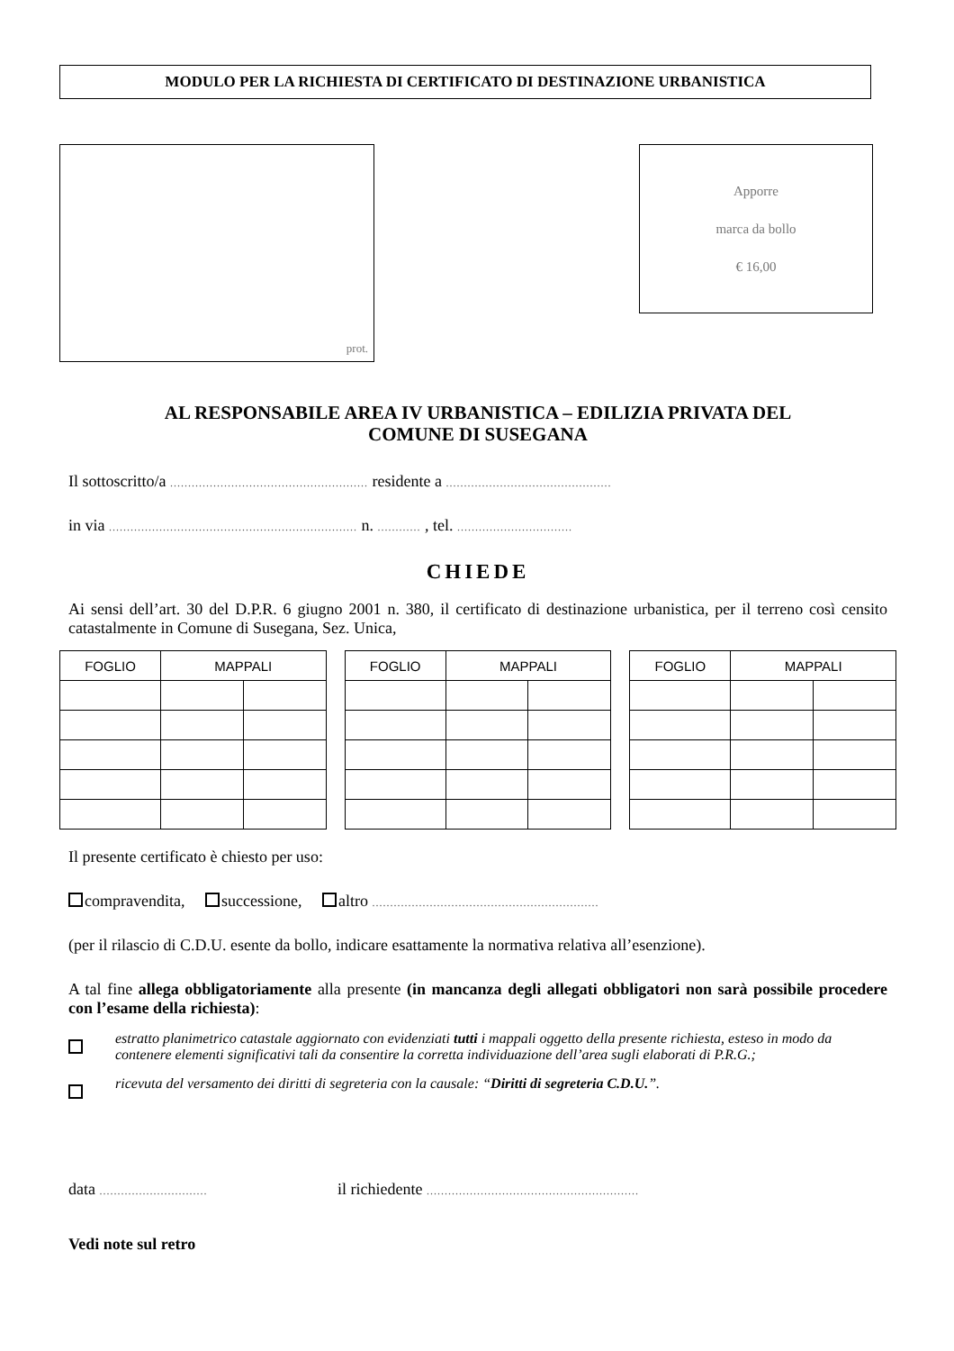MODULO PER LA RICHIESTA DI CERTIFICATO DI DESTINAZIONE URBANISTICA
prot.
Apporre
marca da bollo
€ 16,00
AL RESPONSABILE AREA IV URBANISTICA – EDILIZIA PRIVATA DEL
COMUNE DI SUSEGANA
Il sottoscritto/a ....................................................... residente a ..............................................
in via ..................................................................... n. ............ , tel. ................................
CHIEDE
Ai sensi dell’art. 30 del D.P.R. 6 giugno 2001 n. 380, il certificato di destinazione urbanistica, per il terreno così censito catastalmente in Comune di Susegana, Sez. Unica,
| FOGLIO | MAPPALI | |
| --- | --- | --- |
| FOGLIO | MAPPALI | |
| --- | --- | --- |
| FOGLIO | MAPPALI | |
| --- | --- | --- |
Il presente certificato è chiesto per uso:
compravendita, successione, altro ...............................................................
(per il rilascio di C.D.U. esente da bollo, indicare esattamente la normativa relativa all’esenzione).
A tal fine allega obbligatoriamente alla presente (in mancanza degli allegati obbligatori non sarà possibile procedere con l’esame della richiesta):
estratto planimetrico catastale aggiornato con evidenziati tutti i mappali oggetto della presente richiesta, esteso in modo da contenere elementi significativi tali da consentire la corretta individuazione dell’area sugli elaborati di P.R.G.;
ricevuta del versamento dei diritti di segreteria con la causale: “Diritti di segreteria C.D.U.”.
data .............................. il richiedente ...........................................................
Vedi note sul retro